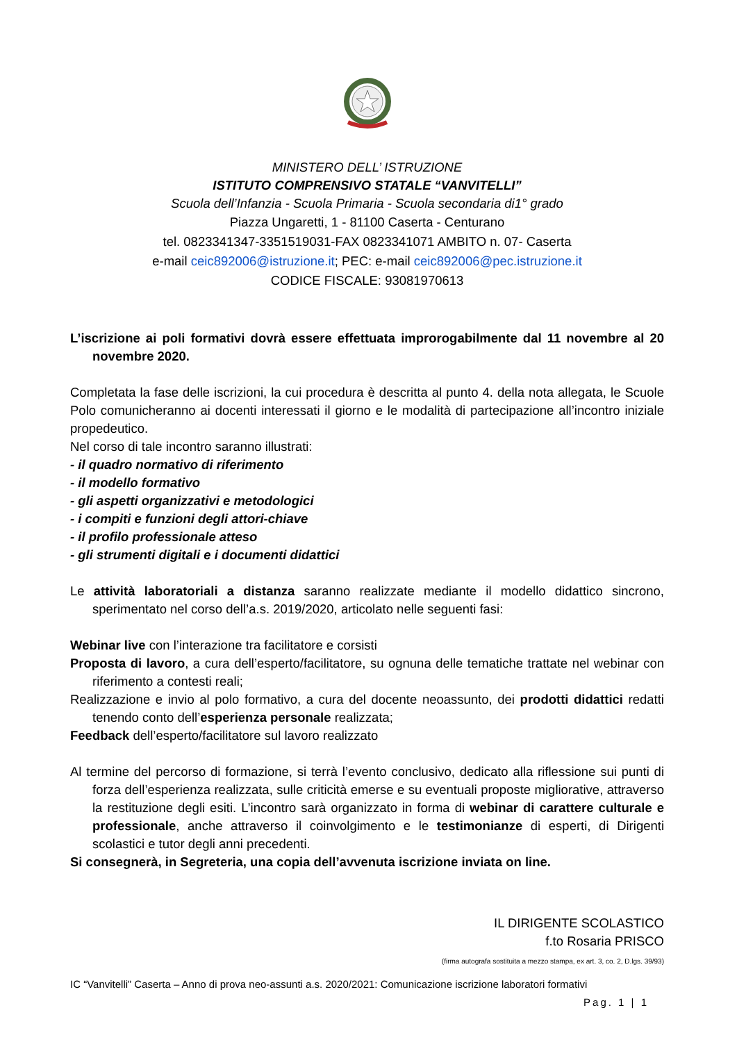MINISTERO DELL’ ISTRUZIONE
ISTITUTO COMPRENSIVO STATALE “VANVITELLI”
Scuola dell’Infanzia - Scuola Primaria - Scuola secondaria di1° grado
Piazza Ungaretti, 1 - 81100 Caserta - Centurano
tel. 0823341347-3351519031-FAX 0823341071 AMBITO n. 07- Caserta
e-mail ceic892006@istruzione.it; PEC: e-mail ceic892006@pec.istruzione.it
CODICE FISCALE: 93081970613
L’iscrizione ai poli formativi dovrà essere effettuata improrogabilmente dal 11 novembre al 20 novembre 2020.
Completata la fase delle iscrizioni, la cui procedura è descritta al punto 4. della nota allegata, le Scuole Polo comunicheranno ai docenti interessati il giorno e le modalità di partecipazione all’incontro iniziale propedeutico.
Nel corso di tale incontro saranno illustrati:
- il quadro normativo di riferimento
- il modello formativo
- gli aspetti organizzativi e metodologici
- i compiti e funzioni degli attori-chiave
- il profilo professionale atteso
- gli strumenti digitali e i documenti didattici
Le attività laboratoriali a distanza saranno realizzate mediante il modello didattico sincrono, sperimentato nel corso dell’a.s. 2019/2020, articolato nelle seguenti fasi:
Webinar live con l’interazione tra facilitatore e corsisti
Proposta di lavoro, a cura dell’esperto/facilitatore, su ognuna delle tematiche trattate nel webinar con riferimento a contesti reali;
Realizzazione e invio al polo formativo, a cura del docente neoassunto, dei prodotti didattici redatti tenendo conto dell’esperienza personale realizzata;
Feedback dell’esperto/facilitatore sul lavoro realizzato
Al termine del percorso di formazione, si terrà l’evento conclusivo, dedicato alla riflessione sui punti di forza dell’esperienza realizzata, sulle criticità emerse e su eventuali proposte migliorative, attraverso la restituzione degli esiti. L’incontro sarà organizzato in forma di webinar di carattere culturale e professionale, anche attraverso il coinvolgimento e le testimonianze di esperti, di Dirigenti scolastici e tutor degli anni precedenti.
Si consegnerà, in Segreteria, una copia dell’avvenuta iscrizione inviata on line.
IL DIRIGENTE SCOLASTICO
f.to Rosaria PRISCO
(firma autografa sostituita a mezzo stampa, ex art. 3, co. 2, D.lgs. 39/93)
IC “Vanvitelli” Caserta – Anno di prova neo-assunti a.s. 2020/2021: Comunicazione iscrizione laboratori formativi
Pag. 1 | 1